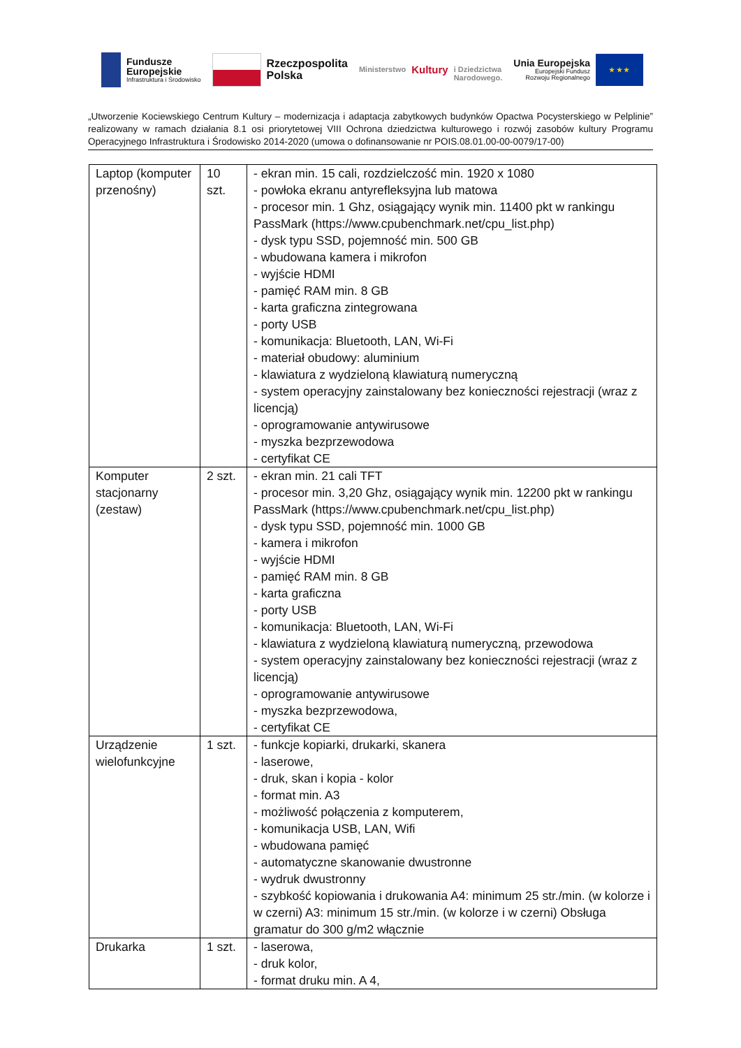Fundusze
Europejskie
Infrastruktura i Środowisko
Rzeczpospolita
Polska
Ministerstwo
Kultury
i Dziedzictwa
Narodowego.
Unia Europejska
Europejski Fundusz
Rozwoju Regionalnego
★ ★ ★
„Utworzenie Kociewskiego Centrum Kultury – modernizacja i adaptacja zabytkowych budynków Opactwa Pocysterskiego w Pelplinie” realizowany w ramach działania 8.1 osi priorytetowej VIII Ochrona dziedzictwa kulturowego i rozwój zasobów kultury Programu Operacyjnego Infrastruktura i Środowisko 2014-2020 (umowa o dofinansowanie nr POIS.08.01.00-00-0079/17-00)
| Laptop (komputer przenośny) | 10 szt. | - ekran min. 15 cali, rozdzielczość min. 1920 x 1080 - powłoka ekranu antyrefleksyjna lub matowa - procesor min. 1 Ghz, osiągający wynik min. 11400 pkt w rankingu PassMark (https://www.cpubenchmark.net/cpu_list.php) - dysk typu SSD, pojemność min. 500 GB - wbudowana kamera i mikrofon - wyjście HDMI - pamięć RAM min. 8 GB - karta graficzna zintegrowana - porty USB - komunikacja: Bluetooth, LAN, Wi-Fi - materiał obudowy: aluminium - klawiatura z wydzieloną klawiaturą numeryczną - system operacyjny zainstalowany bez konieczności rejestracji (wraz z licencją) - oprogramowanie antywirusowe - myszka bezprzewodowa - certyfikat CE |
| Komputer stacjonarny (zestaw) | 2 szt. | - ekran min. 21 cali TFT - procesor min. 3,20 Ghz, osiągający wynik min. 12200 pkt w rankingu PassMark (https://www.cpubenchmark.net/cpu_list.php) - dysk typu SSD, pojemność min. 1000 GB - kamera i mikrofon - wyjście HDMI - pamięć RAM min. 8 GB - karta graficzna - porty USB - komunikacja: Bluetooth, LAN, Wi-Fi - klawiatura z wydzieloną klawiaturą numeryczną, przewodowa - system operacyjny zainstalowany bez konieczności rejestracji (wraz z licencją) - oprogramowanie antywirusowe - myszka bezprzewodowa, - certyfikat CE |
| Urządzenie wielofunkcyjne | 1 szt. | - funkcje kopiarki, drukarki, skanera - laserowe, - druk, skan i kopia - kolor - format min. A3 - możliwość połączenia z komputerem, - komunikacja USB, LAN, Wifi - wbudowana pamięć - automatyczne skanowanie dwustronne - wydruk dwustronny - szybkość kopiowania i drukowania A4: minimum 25 str./min. (w kolorze i w czerni) A3: minimum 15 str./min. (w kolorze i w czerni) Obsługa gramatur do 300 g/m2 włącznie |
| Drukarka | 1 szt. | - laserowa, - druk kolor, - format druku min. A 4, |